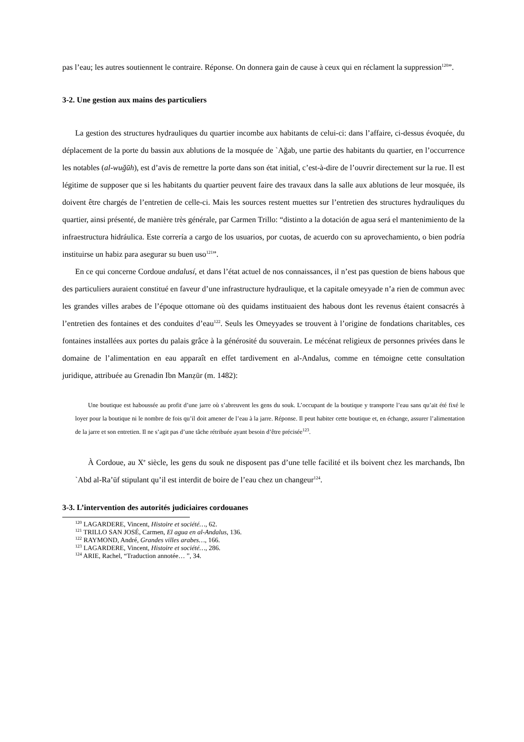pas l’eau; les autres soutiennent le contraire. Réponse. On donnera gain de cause à ceux qui en réclament la suppression<sup>120</sup>”.
3-2. Une gestion aux mains des particuliers
La gestion des structures hydrauliques du quartier incombe aux habitants de celui-ci: dans l’affaire, ci-dessus évoquée, du déplacement de la porte du bassin aux ablutions de la mosquée de `Ağab, une partie des habitants du quartier, en l’occurrence les notables (al-wuğūh), est d’avis de remettre la porte dans son état initial, c’est-à-dire de l’ouvrir directement sur la rue. Il est légitime de supposer que si les habitants du quartier peuvent faire des travaux dans la salle aux ablutions de leur mosquée, ils doivent être chargés de l’entretien de celle-ci. Mais les sources restent muettes sur l’entretien des structures hydrauliques du quartier, ainsi présenté, de manière très générale, par Carmen Trillo: “distinto a la dotación de agua será el mantenimiento de la infraestructura hidráulica. Este correría a cargo de los usuarios, por cuotas, de acuerdo con su aprovechamiento, o bien podría instituirse un habiz para asegurar su buen uso<sup>121</sup>”.
En ce qui concerne Cordoue andalusí, et dans l’état actuel de nos connaissances, il n’est pas question de biens habous que des particuliers auraient constitué en faveur d’une infrastructure hydraulique, et la capitale omeyyade n’a rien de commun avec les grandes villes arabes de l’époque ottomane où des quidams instituaient des habous dont les revenus étaient consacrés à l’entretien des fontaines et des conduites d’eau<sup>122</sup>. Seuls les Omeyyades se trouvent à l’origine de fondations charitables, ces fontaines installées aux portes du palais grâce à la générosité du souverain. Le mécénat religieux de personnes privées dans le domaine de l’alimentation en eau apparaît en effet tardivement en al-Andalus, comme en témoigne cette consultation juridique, attribuée au Grenadin Ibn Manẓūr (m. 1482):
Une boutique est haboussée au profit d’une jarre où s’abreuvent les gens du souk. L’occupant de la boutique y transporte l’eau sans qu’ait été fixé le loyer pour la boutique ni le nombre de fois qu’il doit amener de l’eau à la jarre. Réponse. Il peut habiter cette boutique et, en échange, assurer l’alimentation de la jarre et son entretien. Il ne s’agit pas d’une tâche rétribuée ayant besoin d’être précisée<sup>123</sup>.
À Cordoue, au X<sup>e</sup> siècle, les gens du souk ne disposent pas d’une telle facilité et ils boivent chez les marchands, Ibn `Abd al-Ra’ūf stipulant qu’il est interdit de boire de l’eau chez un changeur<sup>124</sup>.
3-3. L’intervention des autorités judiciaires cordouanes
<sup>120</sup> LAGARDERE, Vincent, Histoire et société…, 62.
<sup>121</sup> TRILLO SAN JOSÉ, Carmen, El agua en al-Andalus, 136.
<sup>122</sup> RAYMOND, André, Grandes villes arabes…, 166.
<sup>123</sup> LAGARDERE, Vincent, Histoire et société…, 286.
<sup>124</sup> ARIE, Rachel, “Traduction annotée… ”, 34.